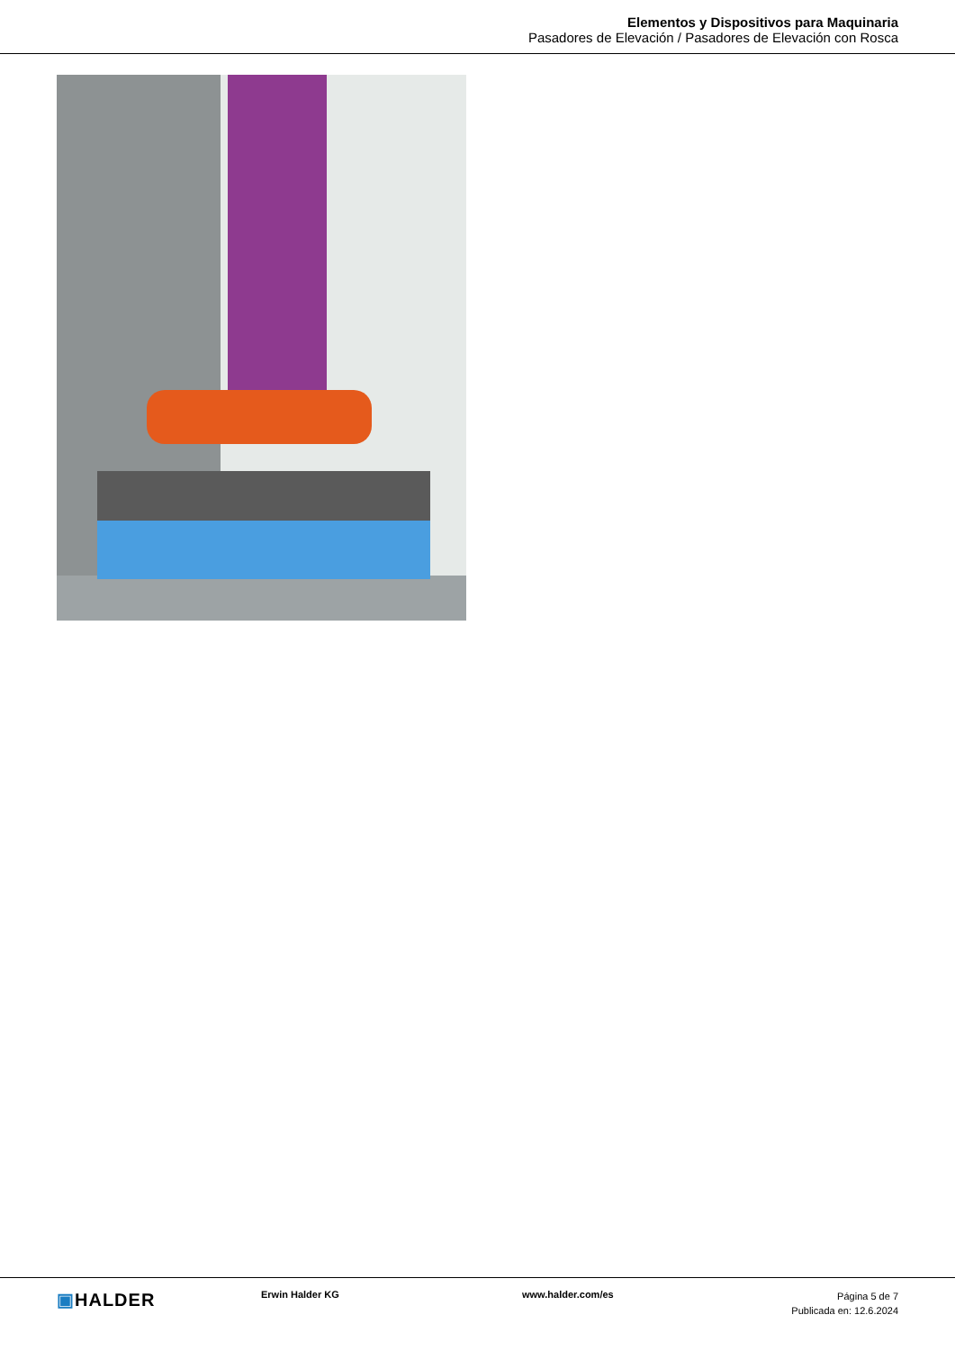Elementos y Dispositivos para Maquinaria
Pasadores de Elevación / Pasadores de Elevación con Rosca
▣HALDER
Erwin Halder KG www.halder.com/es
Página 5 de 7
Publicada en: 12.6.2024